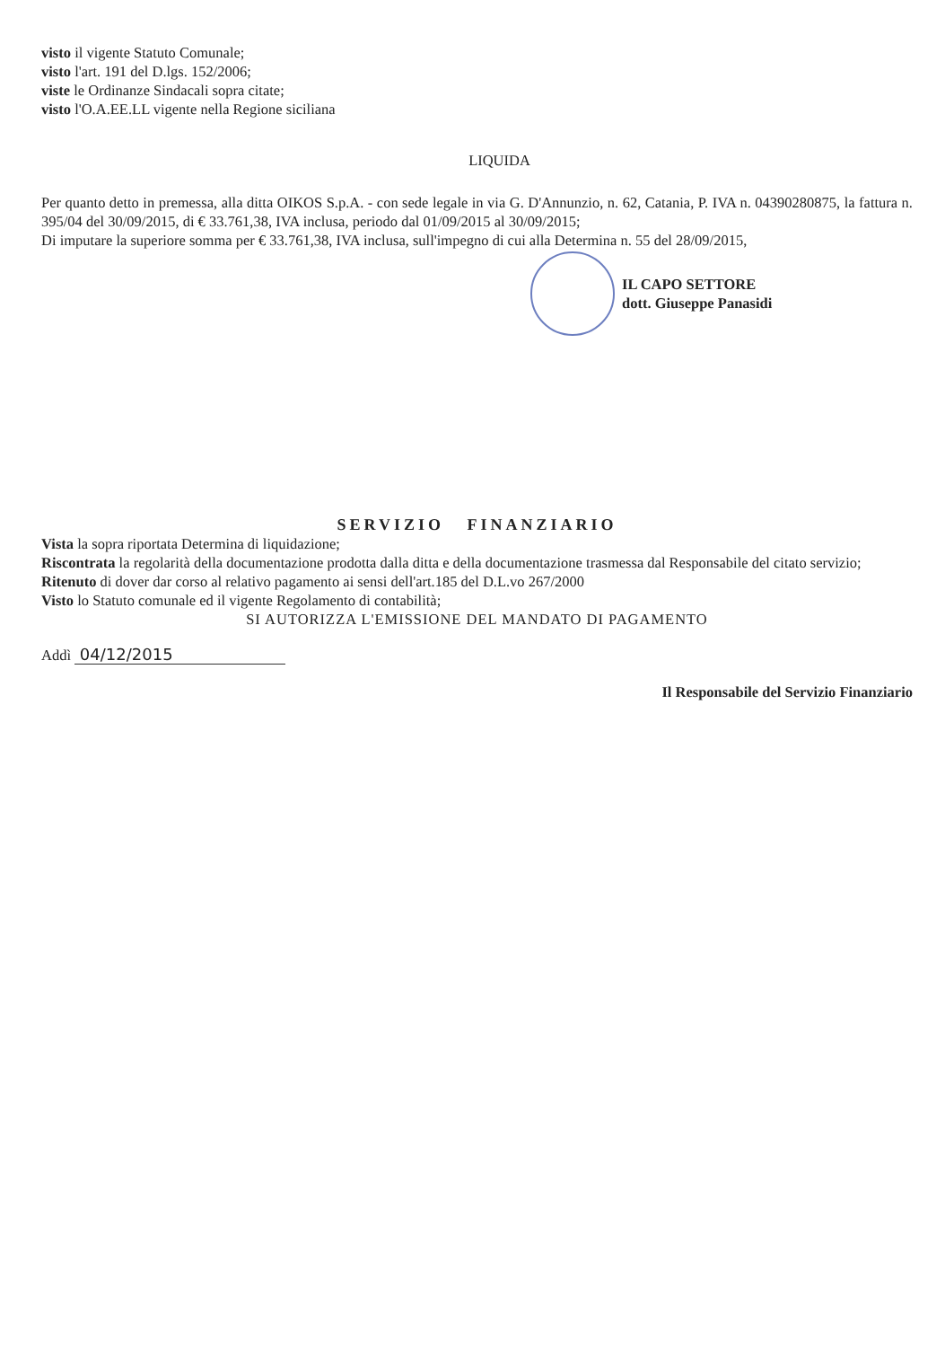visto il vigente Statuto Comunale;
visto l'art. 191 del D.lgs. 152/2006;
viste le Ordinanze Sindacali sopra citate;
visto l'O.A.EE.LL vigente nella Regione siciliana
LIQUIDA
Per quanto detto in premessa, alla ditta OIKOS S.p.A. - con sede legale in via G. D'Annunzio, n. 62, Catania, P. IVA n. 04390280875, la fattura n. 395/04 del 30/09/2015, di € 33.761,38, IVA inclusa, periodo dal 01/09/2015 al 30/09/2015;
Di imputare la superiore somma per € 33.761,38, IVA inclusa, sull'impegno di cui alla Determina n. 55 del 28/09/2015,
IL CAPO SETTORE
dott. Giuseppe Panasidi
SERVIZIO FINANZIARIO
Vista la sopra riportata Determina di liquidazione;
Riscontrata la regolarità della documentazione prodotta dalla ditta e della documentazione trasmessa dal Responsabile del citato servizio;
Ritenuto di dover dar corso al relativo pagamento ai sensi dell'art.185 del D.L.vo 267/2000
Visto lo Statuto comunale ed il vigente Regolamento di contabilità;
SI AUTORIZZA L'EMISSIONE DEL MANDATO DI PAGAMENTO
Addì 04/12/2015
Il Responsabile del Servizio Finanziario